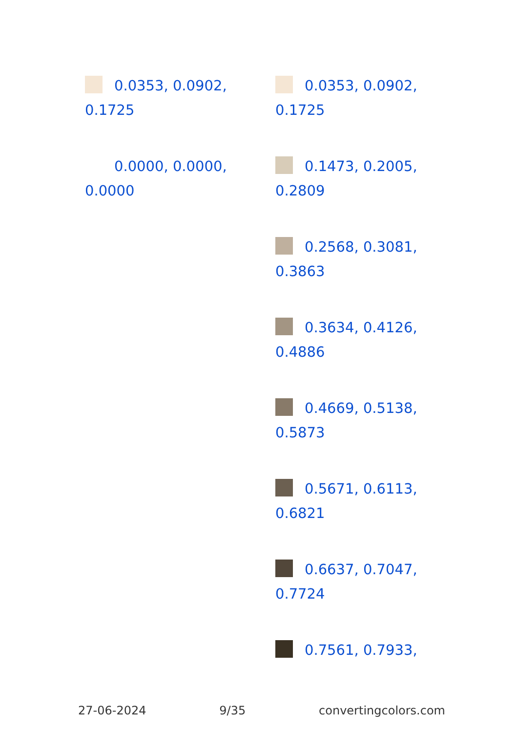0.0353, 0.0902, 0.1725
0.0000, 0.0000, 0.0000
0.0353, 0.0902, 0.1725
0.1473, 0.2005, 0.2809
0.2568, 0.3081, 0.3863
0.3634, 0.4126, 0.4886
0.4669, 0.5138, 0.5873
0.5671, 0.6113, 0.6821
0.6637, 0.7047, 0.7724
0.7561, 0.7933,
27-06-2024 9/35 convertingcolors.com